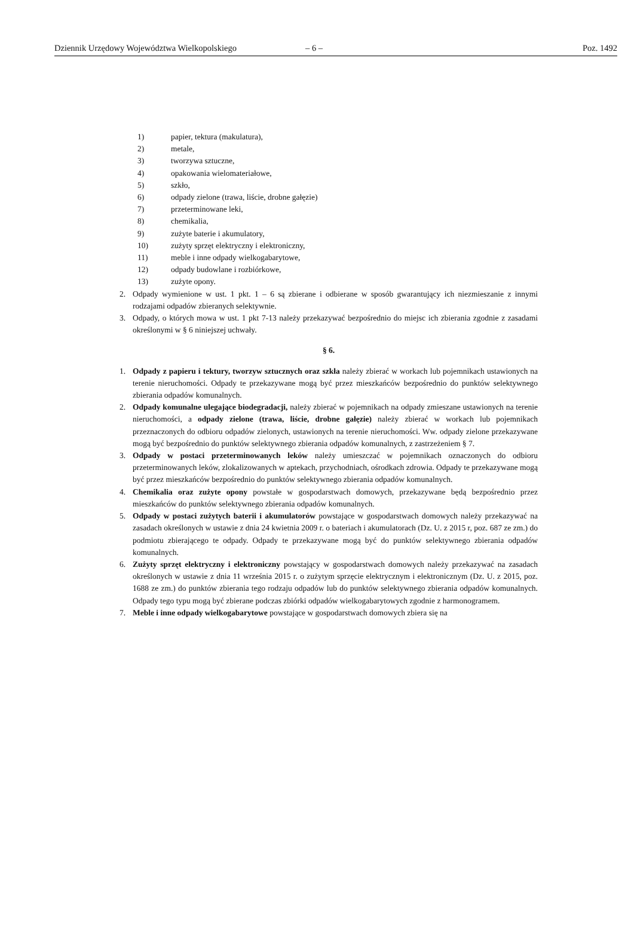Dziennik Urzędowy Województwa Wielkopolskiego – 6 – Poz. 1492
1) papier, tektura (makulatura),
2) metale,
3) tworzywa sztuczne,
4) opakowania wielomateriałowe,
5) szkło,
6) odpady zielone (trawa, liście, drobne gałęzie)
7) przeterminowane leki,
8) chemikalia,
9) zużyte baterie i akumulatory,
10) zużyty sprzęt elektryczny i elektroniczny,
11) meble i inne odpady wielkogabarytowe,
12) odpady budowlane i rozbiórkowe,
13) zużyte opony.
2. Odpady wymienione w ust. 1 pkt. 1 – 6 są zbierane i odbierane w sposób gwarantujący ich niezmieszanie z innymi rodzajami odpadów zbieranych selektywnie.
3. Odpady, o których mowa w ust. 1 pkt 7-13 należy przekazywać bezpośrednio do miejsc ich zbierania zgodnie z zasadami określonymi w § 6 niniejszej uchwały.
§ 6.
1. Odpady z papieru i tektury, tworzyw sztucznych oraz szkła należy zbierać w workach lub pojemnikach ustawionych na terenie nieruchomości. Odpady te przekazywane mogą być przez mieszkańców bezpośrednio do punktów selektywnego zbierania odpadów komunalnych.
2. Odpady komunalne ulegające biodegradacji, należy zbierać w pojemnikach na odpady zmieszane ustawionych na terenie nieruchomości, a odpady zielone (trawa, liście, drobne gałęzie) należy zbierać w workach lub pojemnikach przeznaczonych do odbioru odpadów zielonych, ustawionych na terenie nieruchomości. Ww. odpady zielone przekazywane mogą być bezpośrednio do punktów selektywnego zbierania odpadów komunalnych, z zastrzeżeniem § 7.
3. Odpady w postaci przeterminowanych leków należy umieszczać w pojemnikach oznaczonych do odbioru przeterminowanych leków, zlokalizowanych w aptekach, przychodniach, ośrodkach zdrowia. Odpady te przekazywane mogą być przez mieszkańców bezpośrednio do punktów selektywnego zbierania odpadów komunalnych.
4. Chemikalia oraz zużyte opony powstałe w gospodarstwach domowych, przekazywane będą bezpośrednio przez mieszkańców do punktów selektywnego zbierania odpadów komunalnych.
5. Odpady w postaci zużytych baterii i akumulatorów powstające w gospodarstwach domowych należy przekazywać na zasadach określonych w ustawie z dnia 24 kwietnia 2009 r. o bateriach i akumulatorach (Dz. U. z 2015 r, poz. 687 ze zm.) do podmiotu zbierającego te odpady. Odpady te przekazywane mogą być do punktów selektywnego zbierania odpadów komunalnych.
6. Zużyty sprzęt elektryczny i elektroniczny powstający w gospodarstwach domowych należy przekazywać na zasadach określonych w ustawie z dnia 11 września 2015 r. o zużytym sprzęcie elektrycznym i elektronicznym (Dz. U. z 2015, poz. 1688 ze zm.) do punktów zbierania tego rodzaju odpadów lub do punktów selektywnego zbierania odpadów komunalnych. Odpady tego typu mogą być zbierane podczas zbiórki odpadów wielkogabarytowych zgodnie z harmonogramem.
7. Meble i inne odpady wielkogabarytowe powstające w gospodarstwach domowych zbiera się na